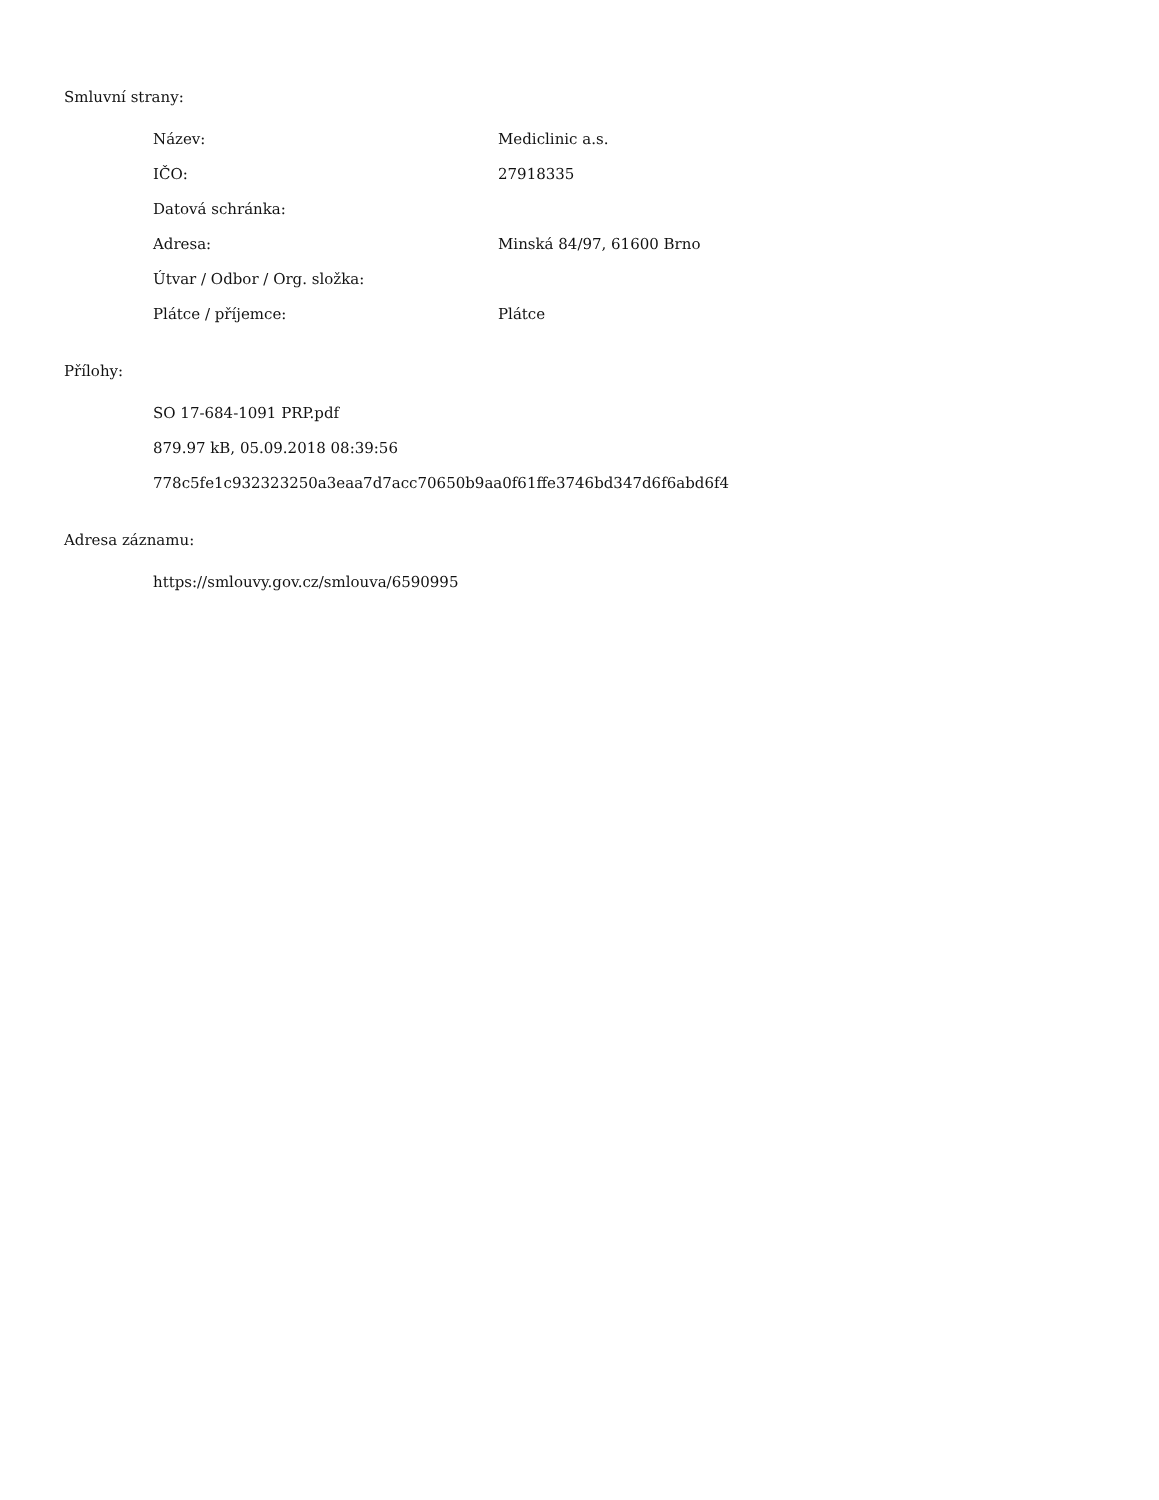Smluvní strany:
| Název: | Mediclinic a.s. |
| IČO: | 27918335 |
| Datová schránka: | |
| Adresa: | Minská 84/97, 61600 Brno |
| Útvar / Odbor / Org. složka: | |
| Plátce / příjemce: | Plátce |
Přílohy:
SO 17-684-1091 PRP.pdf
879.97 kB, 05.09.2018 08:39:56
778c5fe1c932323250a3eaa7d7acc70650b9aa0f61ffe3746bd347d6f6abd6f4
Adresa záznamu:
https://smlouvy.gov.cz/smlouva/6590995